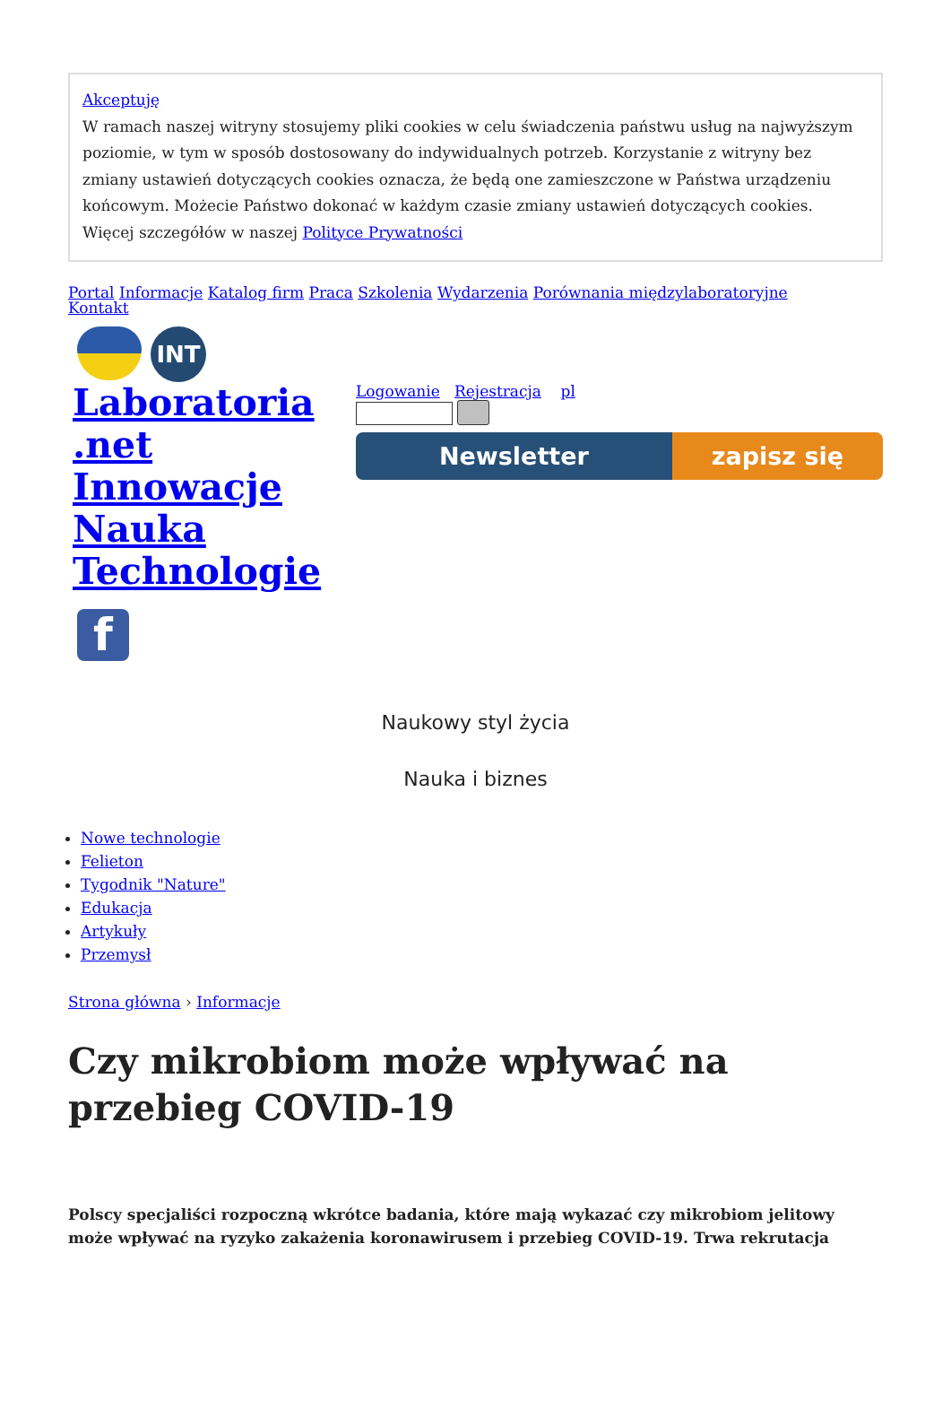Akceptuję
W ramach naszej witryny stosujemy pliki cookies w celu świadczenia państwu usług na najwyższym poziomie, w tym w sposób dostosowany do indywidualnych potrzeb. Korzystanie z witryny bez zmiany ustawień dotyczących cookies oznacza, że będą one zamieszczone w Państwa urządzeniu końcowym. Możecie Państwo dokonać w każdym czasie zmiany ustawień dotyczących cookies. Więcej szczegółów w naszej Polityce Prywatności
Portal Informacje Katalog firm Praca Szkolenia Wydarzenia Porównania międzylaboratoryjne
Kontakt
INT
Laboratoria .net Innowacje Nauka Technologie
f
Logowanie Rejestracja pl
Newsletter zapisz się
Naukowy styl życia
Nauka i biznes
Nowe technologie
Felieton
Tygodnik "Nature"
Edukacja
Artykuły
Przemysł
Strona główna › Informacje
Czy mikrobiom może wpływać na przebieg COVID-19
Polscy specjaliści rozpoczną wkrótce badania, które mają wykazać czy mikrobiom jelitowy może wpływać na ryzyko zakażenia koronawirusem i przebieg COVID-19. Trwa rekrutacja